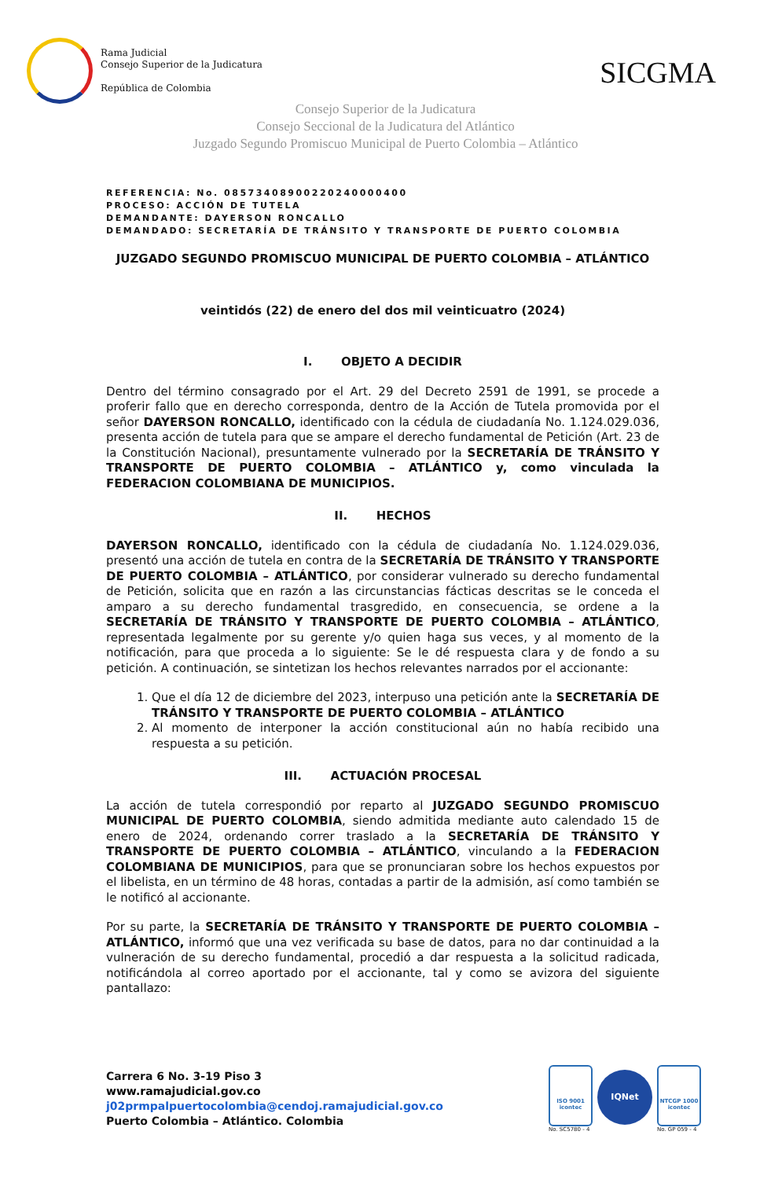Rama Judicial
Consejo Superior de la Judicatura
República de Colombia
SICGMA
Consejo Superior de la Judicatura
Consejo Seccional de la Judicatura del Atlántico
Juzgado Segundo Promiscuo Municipal de Puerto Colombia – Atlántico
REFERENCIA: No. 08573408900220240000400
PROCESO: ACCIÓN DE TUTELA
DEMANDANTE: DAYERSON RONCALLO
DEMANDADO: SECRETARÍA DE TRÁNSITO Y TRANSPORTE DE PUERTO COLOMBIA
JUZGADO SEGUNDO PROMISCUO MUNICIPAL DE PUERTO COLOMBIA – ATLÁNTICO
veintidós (22) de enero del dos mil veinticuatro (2024)
I. OBJETO A DECIDIR
Dentro del término consagrado por el Art. 29 del Decreto 2591 de 1991, se procede a proferir fallo que en derecho corresponda, dentro de la Acción de Tutela promovida por el señor DAYERSON RONCALLO, identificado con la cédula de ciudadanía No. 1.124.029.036, presenta acción de tutela para que se ampare el derecho fundamental de Petición (Art. 23 de la Constitución Nacional), presuntamente vulnerado por la SECRETARÍA DE TRÁNSITO Y TRANSPORTE DE PUERTO COLOMBIA – ATLÁNTICO y, como vinculada la FEDERACION COLOMBIANA DE MUNICIPIOS.
II. HECHOS
DAYERSON RONCALLO, identificado con la cédula de ciudadanía No. 1.124.029.036, presentó una acción de tutela en contra de la SECRETARÍA DE TRÁNSITO Y TRANSPORTE DE PUERTO COLOMBIA – ATLÁNTICO, por considerar vulnerado su derecho fundamental de Petición, solicita que en razón a las circunstancias fácticas descritas se le conceda el amparo a su derecho fundamental trasgredido, en consecuencia, se ordene a la SECRETARÍA DE TRÁNSITO Y TRANSPORTE DE PUERTO COLOMBIA – ATLÁNTICO, representada legalmente por su gerente y/o quien haga sus veces, y al momento de la notificación, para que proceda a lo siguiente: Se le dé respuesta clara y de fondo a su petición. A continuación, se sintetizan los hechos relevantes narrados por el accionante:
1. Que el día 12 de diciembre del 2023, interpuso una petición ante la SECRETARÍA DE TRÁNSITO Y TRANSPORTE DE PUERTO COLOMBIA – ATLÁNTICO
2. Al momento de interponer la acción constitucional aún no había recibido una respuesta a su petición.
III. ACTUACIÓN PROCESAL
La acción de tutela correspondió por reparto al JUZGADO SEGUNDO PROMISCUO MUNICIPAL DE PUERTO COLOMBIA, siendo admitida mediante auto calendado 15 de enero de 2024, ordenando correr traslado a la SECRETARÍA DE TRÁNSITO Y TRANSPORTE DE PUERTO COLOMBIA – ATLÁNTICO, vinculando a la FEDERACION COLOMBIANA DE MUNICIPIOS, para que se pronunciaran sobre los hechos expuestos por el libelista, en un término de 48 horas, contadas a partir de la admisión, así como también se le notificó al accionante.
Por su parte, la SECRETARÍA DE TRÁNSITO Y TRANSPORTE DE PUERTO COLOMBIA – ATLÁNTICO, informó que una vez verificada su base de datos, para no dar continuidad a la vulneración de su derecho fundamental, procedió a dar respuesta a la solicitud radicada, notificándola al correo aportado por el accionante, tal y como se avizora del siguiente pantallazo:
Carrera 6 No. 3-19 Piso 3
www.ramajudicial.gov.co
j02prmpalpuertocolombia@cendoj.ramajudicial.gov.co
Puerto Colombia – Atlántico. Colombia
ISO 9001
icontec
No. SC5780 - 4
IQNet
NTCGP 1000
icontec
No. GP 059 - 4